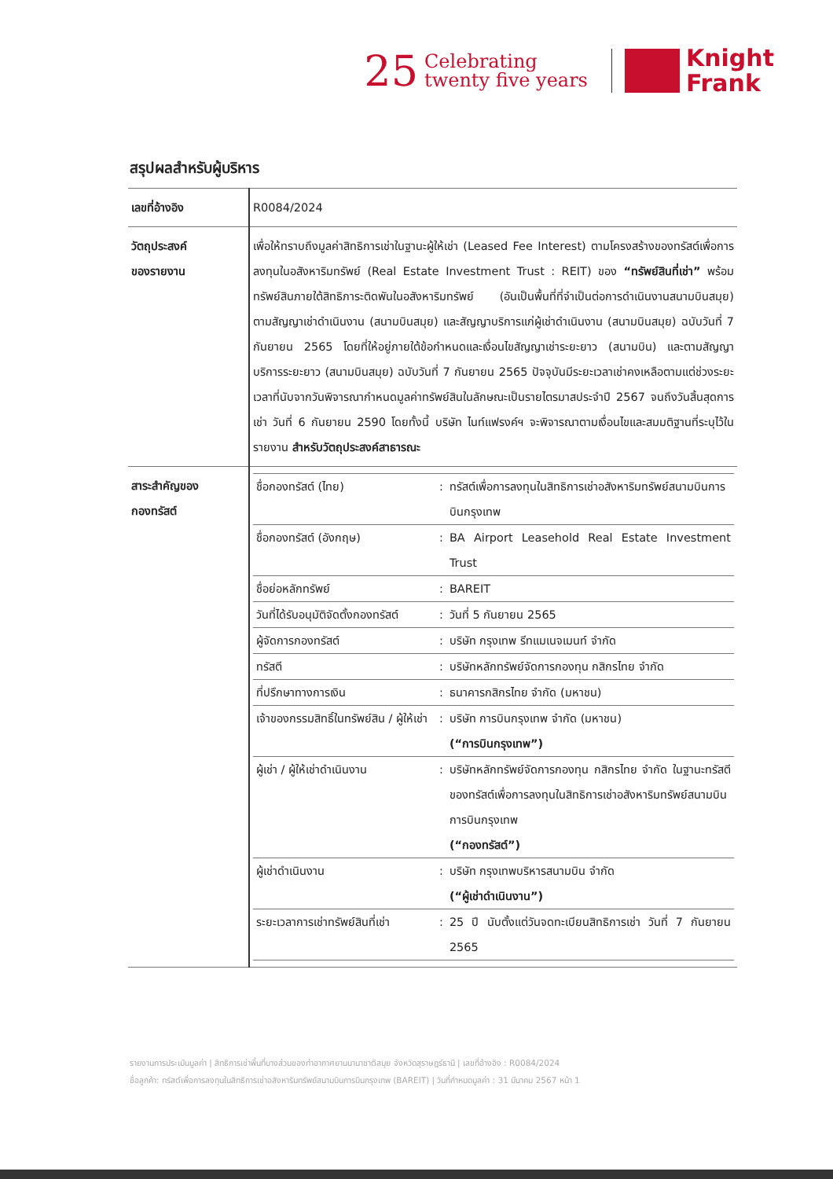25
Celebrating
twenty five years
Knight
Frank
สรุปผลสำหรับผู้บริหาร
| เลขที่อ้างอิง | R0084/2024 |
| วัตถุประสงค์ ของรายงาน | เพื่อให้ทราบถึงมูลค่าสิทธิการเช่าในฐานะผู้ให้เช่า (Leased Fee Interest) ตามโครงสร้างของทรัสต์เพื่อการลงทุนในอสังหาริมทรัพย์ (Real Estate Investment Trust : REIT) ของ “ทรัพย์สินที่เช่า” พร้อมทรัพย์สินภายใต้สิทธิภาระติดพันในอสังหาริมทรัพย์ (อันเป็นพื้นที่ที่จำเป็นต่อการดำเนินงานสนามบินสมุย) ตามสัญญาเช่าดำเนินงาน (สนามบินสมุย) และสัญญาบริการแก่ผู้เช่าดำเนินงาน (สนามบินสมุย) ฉบับวันที่ 7 กันยายน 2565 โดยที่ให้อยู่ภายใต้ข้อกำหนดและเงื่อนไขสัญญาเช่าระยะยาว (สนามบิน) และตามสัญญาบริการระยะยาว (สนามบินสมุย) ฉบับวันที่ 7 กันยายน 2565 ปัจจุบันมีระยะเวลาเช่าคงเหลือตามแต่ช่วงระยะเวลาที่นับจากวันพิจารณากำหนดมูลค่าทรัพย์สินในลักษณะเป็นรายไตรมาสประจำปี 2567 จนถึงวันสิ้นสุดการเช่า วันที่ 6 กันยายน 2590 โดยทั้งนี้ บริษัท ไนท์แฟรงค์ฯ จะพิจารณาตามเงื่อนไขและสมมติฐานที่ระบุไว้ในรายงาน สำหรับวัตถุประสงค์สาธารณะ |
| สาระสำคัญของ กองทรัสต์ | / ชื่อกองทรัสต์ (ไทย) / : / ทรัสต์เพื่อการลงทุนในสิทธิการเช่าอสังหาริมทรัพย์สนามบินการบินกรุงเทพ / / ชื่อกองทรัสต์ (อังกฤษ) / : / BA Airport Leasehold Real Estate Investment Trust / / ชื่อย่อหลักทรัพย์ / : / BAREIT / / วันที่ได้รับอนุมัติจัดตั้งกองทรัสต์ / : / วันที่ 5 กันยายน 2565 / / ผู้จัดการกองทรัสต์ / : / บริษัท กรุงเทพ รีทแมเนจเมนท์ จำกัด / / ทรัสตี / : / บริษัทหลักทรัพย์จัดการกองทุน กสิกรไทย จำกัด / / ที่ปรึกษาทางการเงิน / : / ธนาคารกสิกรไทย จำกัด (มหาชน) / / เจ้าของกรรมสิทธิ์ในทรัพย์สิน / ผู้ให้เช่า / : / บริษัท การบินกรุงเทพ จำกัด (มหาชน) (“การบินกรุงเทพ”) / / ผู้เช่า / ผู้ให้เช่าดำเนินงาน / : / บริษัทหลักทรัพย์จัดการกองทุน กสิกรไทย จำกัด ในฐานะทรัสตีของทรัสต์เพื่อการลงทุนในสิทธิการเช่าอสังหาริมทรัพย์สนามบินการบินกรุงเทพ (“กองทรัสต์”) / / ผู้เช่าดำเนินงาน / : / บริษัท กรุงเทพบริหารสนามบิน จำกัด (“ผู้เช่าดำเนินงาน”) / / ระยะเวลาการเช่าทรัพย์สินที่เช่า / : / 25 ปี นับตั้งแต่วันจดทะเบียนสิทธิการเช่า วันที่ 7 กันยายน 2565 / |
รายงานการประเมินมูลค่า | สิทธิการเช่าพื้นที่บางส่วนของท่าอากาศยานนานาชาติสมุย จังหวัดสุราษฎร์ธานี | เลขที่อ้างอิง : R0084/2024
ชื่อลูกค้า: ทรัสต์เพื่อการลงทุนในสิทธิการเช่าอสังหาริมทรัพย์สนามบินการบินกรุงเทพ (BAREIT) | วันที่กำหนดมูลค่า : 31 มีนาคม 2567 หน้า 1